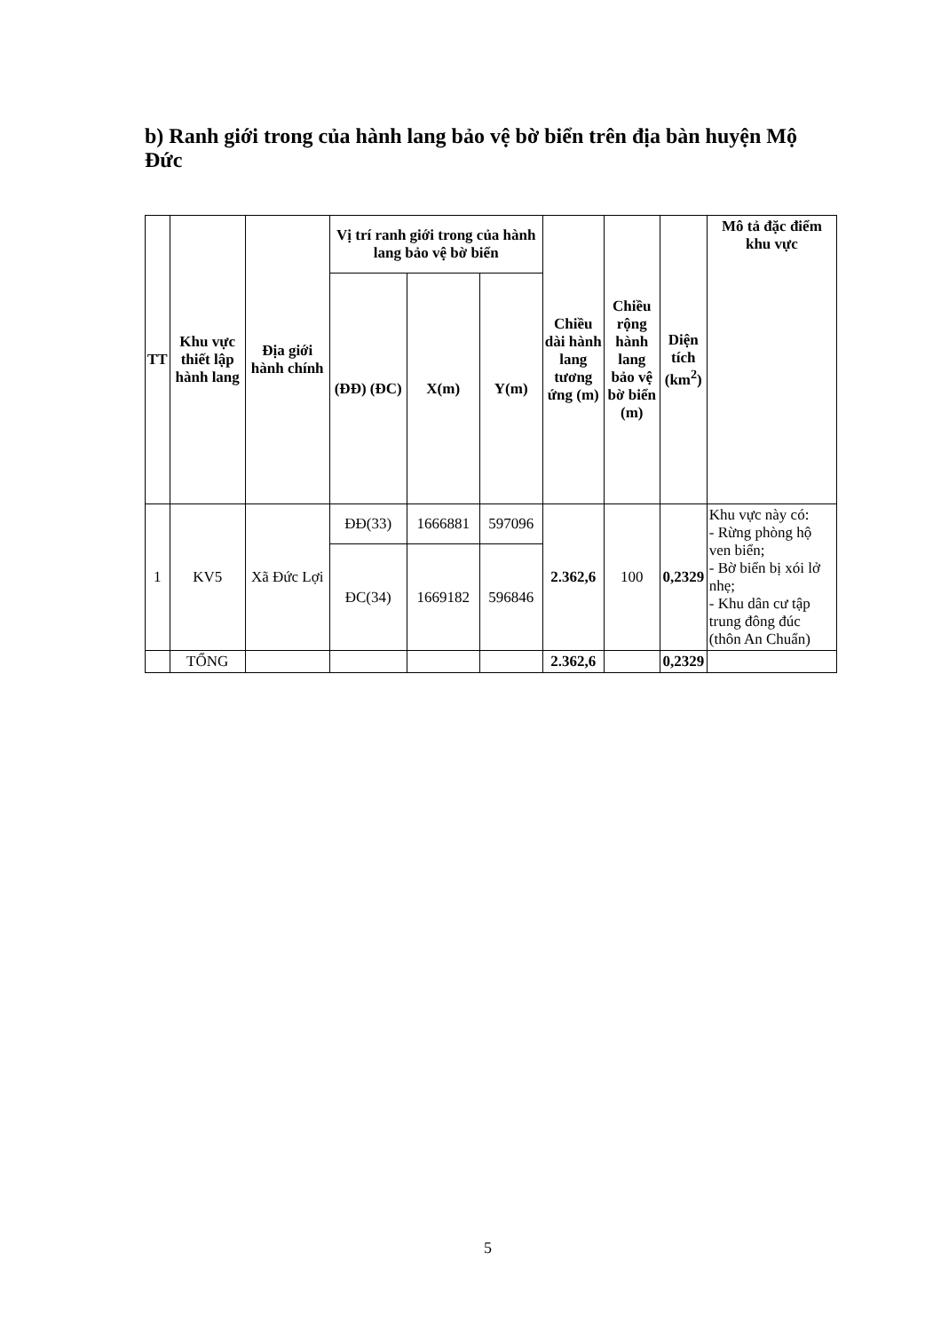b) Ranh giới trong của hành lang bảo vệ bờ biển trên địa bàn huyện Mộ Đức
| TT | Khu vực thiết lập hành lang | Địa giới hành chính | Vị trí ranh giới trong của hành lang bảo vệ bờ biển | | | Chiều dài hành lang tương ứng (m) | Chiều rộng hành lang bảo vệ bờ biển (m) | Diện tích (km<sup>2</sup>) | Mô tả đặc điểm khu vực |
| --- | --- | --- | --- | --- | --- | --- | --- | --- | --- |
| | | | (ĐĐ) (ĐC) | X(m) | Y(m) | | | | |
| 1 | KV5 | Xã Đức Lợi | ĐĐ(33) | 1666881 | 597096 | 2.362,6 | 100 | 0,2329 | Khu vực này có: - Rừng phòng hộ ven biển; - Bờ biển bị xói lở nhẹ; - Khu dân cư tập trung đông đúc (thôn An Chuẩn) |
| | | | ĐC(34) | 1669182 | 596846 | | | | |
| | TỔNG | | | | | 2.362,6 | | 0,2329 | |
5